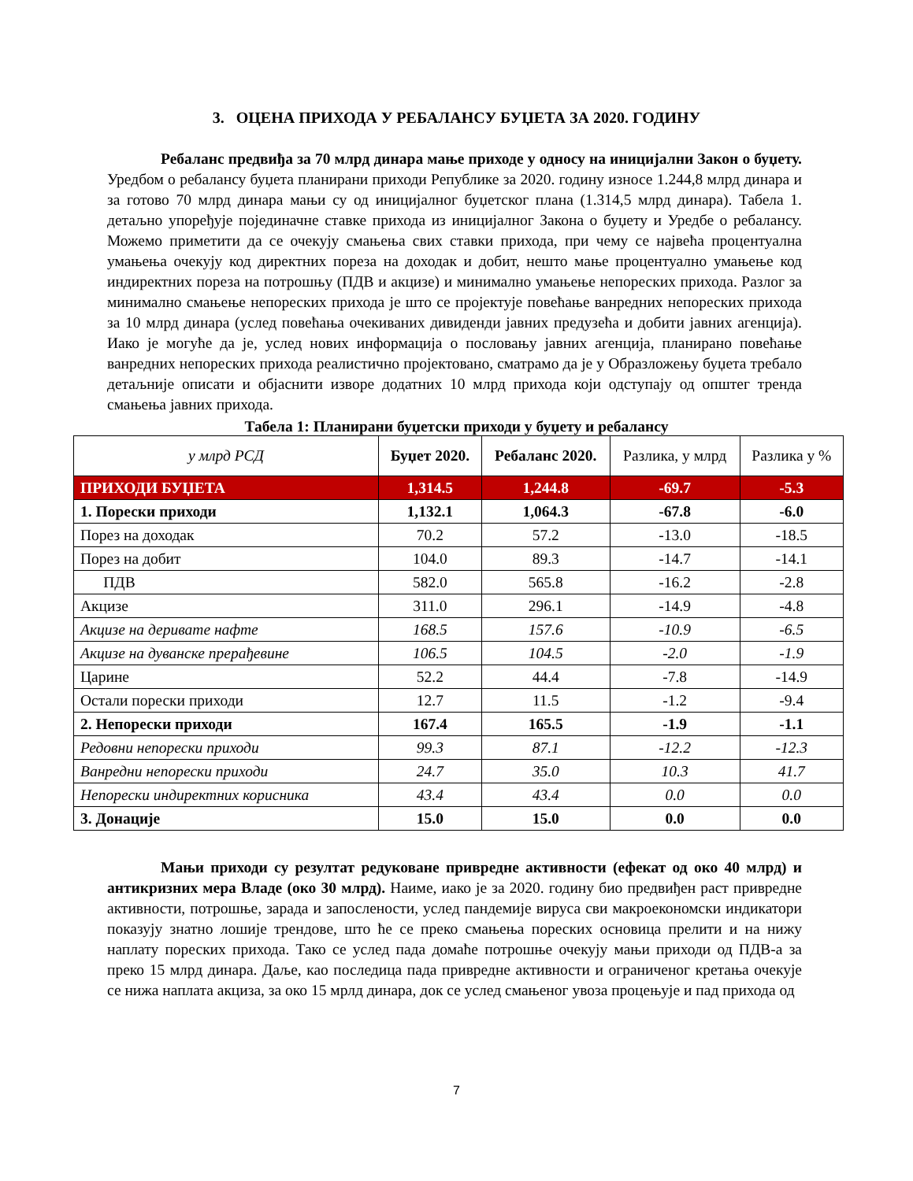3. ОЦЕНА ПРИХОДА У РЕБАЛАНСУ БУЏЕТА ЗА 2020. ГОДИНУ
Ребаланс предвиђа за 70 млрд динара мање приходе у односу на иницијални Закон о буџету. Уредбом о ребалансу буџета планирани приходи Републике за 2020. годину износе 1.244,8 млрд динара и за готово 70 млрд динара мањи су од иницијалног буџетског плана (1.314,5 млрд динара). Табела 1. детаљно упоређује појединачне ставке прихода из иницијалног Закона о буџету и Уредбе о ребалансу. Можемо приметити да се очекују смањења свих ставки прихода, при чему се највећа процентуална умањења очекују код директних пореза на доходак и добит, нешто мање процентуално умањење код индиректних пореза на потрошњу (ПДВ и акцизе) и минимално умањење непореских прихода. Разлог за минимално смањење непореских прихода је што се пројектује повећање ванредних непореских прихода за 10 млрд динара (услед повећања очекиваних дивиденди јавних предузећа и добити јавних агенција). Иако је могуће да је, услед нових информација о пословању јавних агенција, планирано повећање ванредних непореских прихода реалистично пројектовано, сматрамо да је у Образложењу буџета требало детаљније описати и објаснити изворе додатних 10 млрд прихода који одступају од општег тренда смањења јавних прихода.
Табела 1: Планирани буџетски приходи у буџету и ребалансу
| у млрд РСД | Буџет 2020. | Ребаланс 2020. | Разлика, у млрд | Разлика у % |
| --- | --- | --- | --- | --- |
| ПРИХОДИ БУЏЕТА | 1,314.5 | 1,244.8 | -69.7 | -5.3 |
| 1. Порески приходи | 1,132.1 | 1,064.3 | -67.8 | -6.0 |
| Порез на доходак | 70.2 | 57.2 | -13.0 | -18.5 |
| Порез на добит | 104.0 | 89.3 | -14.7 | -14.1 |
| ПДВ | 582.0 | 565.8 | -16.2 | -2.8 |
| Акцизе | 311.0 | 296.1 | -14.9 | -4.8 |
| Акцизе на деривате нафте | 168.5 | 157.6 | -10.9 | -6.5 |
| Акцизе на дуванске прерађевине | 106.5 | 104.5 | -2.0 | -1.9 |
| Царине | 52.2 | 44.4 | -7.8 | -14.9 |
| Остали порески приходи | 12.7 | 11.5 | -1.2 | -9.4 |
| 2. Непорески приходи | 167.4 | 165.5 | -1.9 | -1.1 |
| Редовни непорески приходи | 99.3 | 87.1 | -12.2 | -12.3 |
| Ванредни непорески приходи | 24.7 | 35.0 | 10.3 | 41.7 |
| Непорески индиректних корисника | 43.4 | 43.4 | 0.0 | 0.0 |
| 3. Донације | 15.0 | 15.0 | 0.0 | 0.0 |
Мањи приходи су резултат редуковане привредне активности (ефекат од око 40 млрд) и антикризних мера Владе (око 30 млрд). Наиме, иако је за 2020. годину био предвиђен раст привредне активности, потрошње, зарада и запослености, услед пандемије вируса сви макроекономски индикатори показују знатно лошије трендове, што ће се преко смањења пореских основица прелити и на нижу наплату пореских прихода. Тако се услед пада домаће потрошње очекују мањи приходи од ПДВ-а за преко 15 млрд динара. Даље, као последица пада привредне активности и ограниченог кретања очекује се нижа наплата акциза, за око 15 мрлд динара, док се услед смањеног увоза процењује и пад прихода од
7